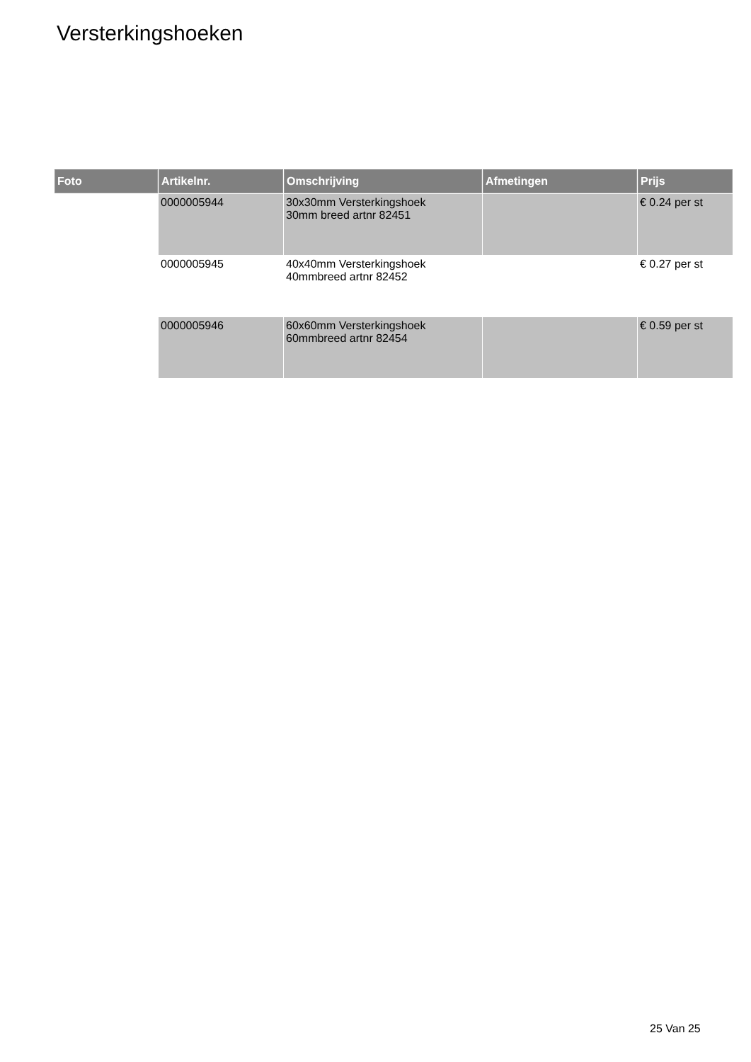Versterkingshoeken
| Foto | Artikelnr. | Omschrijving | Afmetingen | Prijs |
| --- | --- | --- | --- | --- |
| | 0000005944 | 30x30mm Versterkingshoek 30mm breed artnr 82451 | | € 0.24 per st |
| | 0000005945 | 40x40mm Versterkingshoek 40mmbreed artnr 82452 | | € 0.27 per st |
| | 0000005946 | 60x60mm Versterkingshoek 60mmbreed artnr 82454 | | € 0.59 per st |
25 Van 25